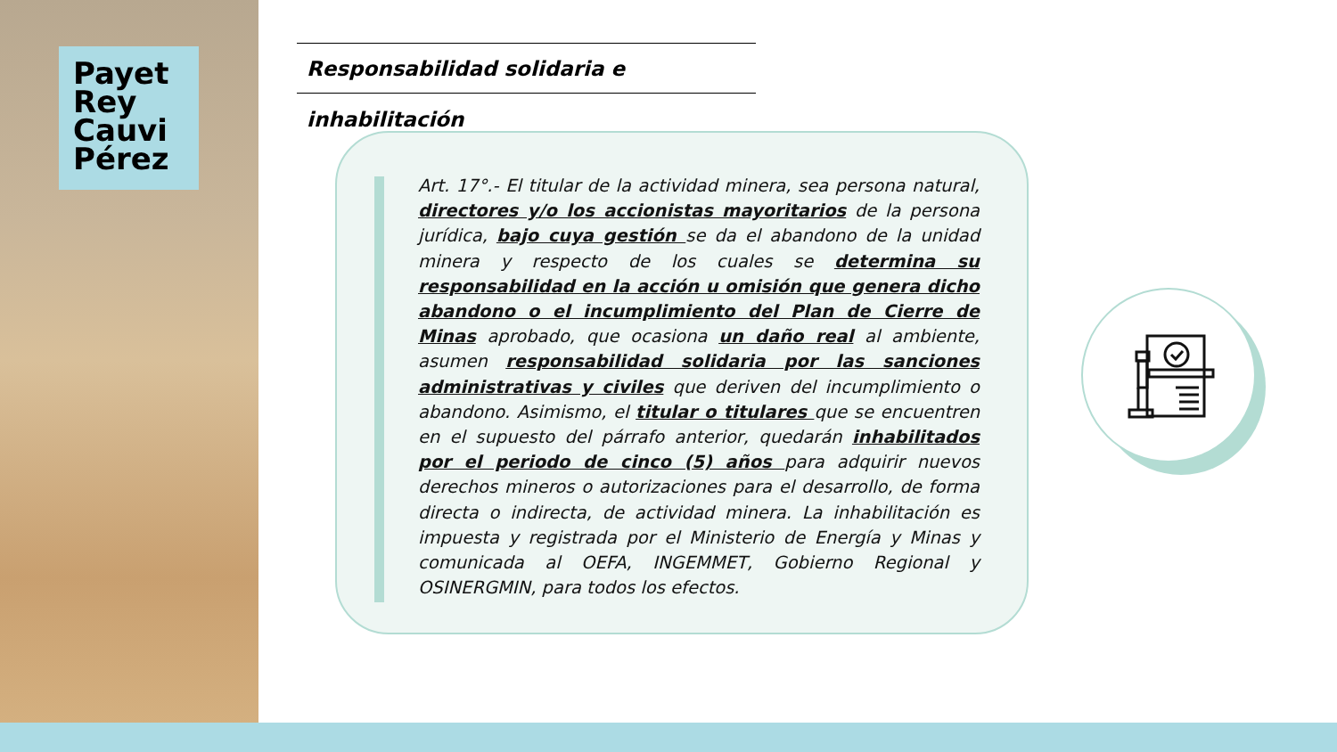Payet Rey Cauvi Pérez
Responsabilidad solidaria e inhabilitación
Art. 17°.- El titular de la actividad minera, sea persona natural, directores y/o los accionistas mayoritarios de la persona jurídica, bajo cuya gestión se da el abandono de la unidad minera y respecto de los cuales se determina su responsabilidad en la acción u omisión que genera dicho abandono o el incumplimiento del Plan de Cierre de Minas aprobado, que ocasiona un daño real al ambiente, asumen responsabilidad solidaria por las sanciones administrativas y civiles que deriven del incumplimiento o abandono. Asimismo, el titular o titulares que se encuentren en el supuesto del párrafo anterior, quedarán inhabilitados por el periodo de cinco (5) años para adquirir nuevos derechos mineros o autorizaciones para el desarrollo, de forma directa o indirecta, de actividad minera. La inhabilitación es impuesta y registrada por el Ministerio de Energía y Minas y comunicada al OEFA, INGEMMET, Gobierno Regional y OSINERGMIN, para todos los efectos.